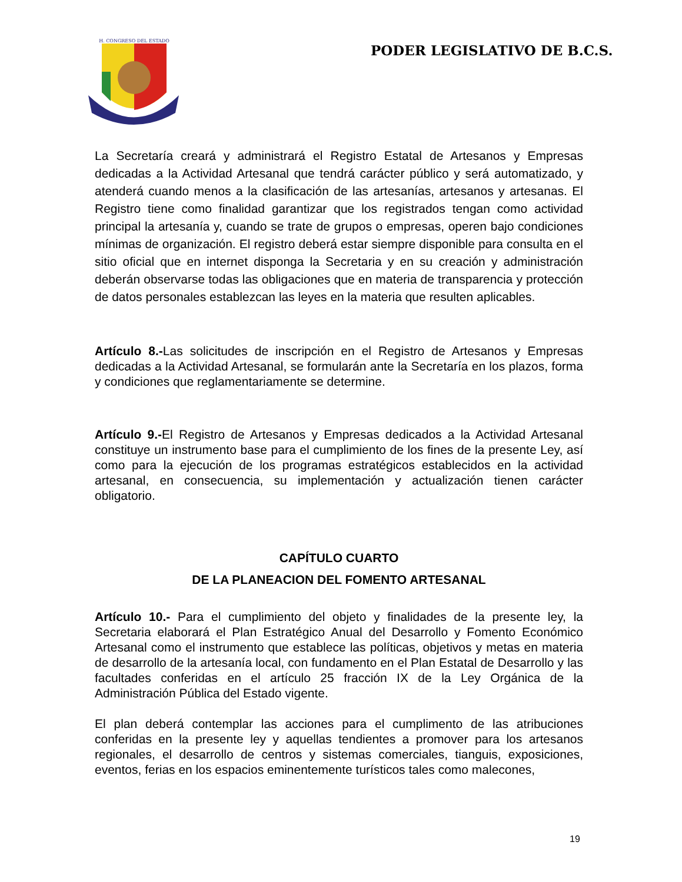H. CONGRESO DEL ESTADO
PODER LEGISLATIVO DE B.C.S.
La Secretaría creará y administrará el Registro Estatal de Artesanos y Empresas dedicadas a la Actividad Artesanal que tendrá carácter público y será automatizado, y atenderá cuando menos a la clasificación de las artesanías, artesanos y artesanas. El Registro tiene como finalidad garantizar que los registrados tengan como actividad principal la artesanía y, cuando se trate de grupos o empresas, operen bajo condiciones mínimas de organización. El registro deberá estar siempre disponible para consulta en el sitio oficial que en internet disponga la Secretaria y en su creación y administración deberán observarse todas las obligaciones que en materia de transparencia y protección de datos personales establezcan las leyes en la materia que resulten aplicables.
Artículo 8.-Las solicitudes de inscripción en el Registro de Artesanos y Empresas dedicadas a la Actividad Artesanal, se formularán ante la Secretaría en los plazos, forma y condiciones que reglamentariamente se determine.
Artículo 9.-El Registro de Artesanos y Empresas dedicados a la Actividad Artesanal constituye un instrumento base para el cumplimiento de los fines de la presente Ley, así como para la ejecución de los programas estratégicos establecidos en la actividad artesanal, en consecuencia, su implementación y actualización tienen carácter obligatorio.
CAPÍTULO CUARTO
DE LA PLANEACION DEL FOMENTO ARTESANAL
Artículo 10.- Para el cumplimiento del objeto y finalidades de la presente ley, la Secretaria elaborará el Plan Estratégico Anual del Desarrollo y Fomento Económico Artesanal como el instrumento que establece las políticas, objetivos y metas en materia de desarrollo de la artesanía local, con fundamento en el Plan Estatal de Desarrollo y las facultades conferidas en el artículo 25 fracción IX de la Ley Orgánica de la Administración Pública del Estado vigente.
El plan deberá contemplar las acciones para el cumplimento de las atribuciones conferidas en la presente ley y aquellas tendientes a promover para los artesanos regionales, el desarrollo de centros y sistemas comerciales, tianguis, exposiciones, eventos, ferias en los espacios eminentemente turísticos tales como malecones,
19